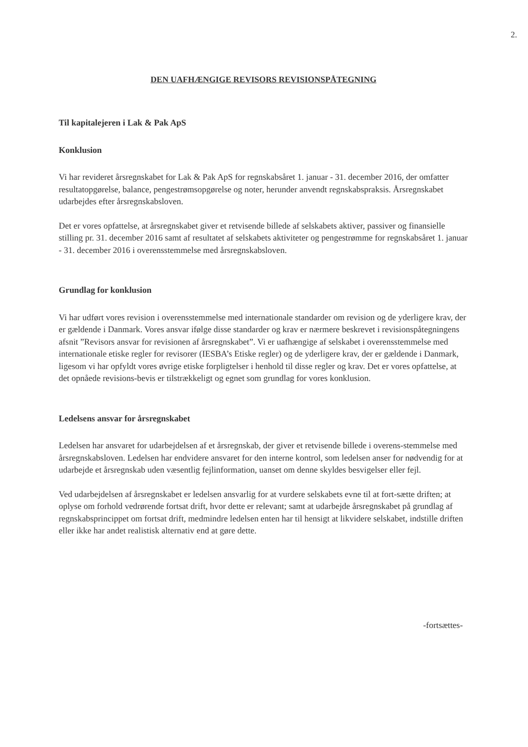2.
DEN UAFHÆNGIGE REVISORS REVISIONSPÅTEGNING
Til kapitalejeren i Lak & Pak ApS
Konklusion
Vi har revideret årsregnskabet for Lak & Pak ApS for regnskabsåret 1. januar - 31. december 2016, der omfatter resultatopgørelse, balance, pengestrømsopgørelse og noter, herunder anvendt regnskabspraksis. Årsregnskabet udarbejdes efter årsregnskabsloven.
Det er vores opfattelse, at årsregnskabet giver et retvisende billede af selskabets aktiver, passiver og finansielle stilling pr. 31. december 2016 samt af resultatet af selskabets aktiviteter og pengestrømme for regnskabsåret 1. januar - 31. december 2016 i overensstemmelse med årsregnskabsloven.
Grundlag for konklusion
Vi har udført vores revision i overensstemmelse med internationale standarder om revision og de yderligere krav, der er gældende i Danmark. Vores ansvar ifølge disse standarder og krav er nærmere beskrevet i revisionspåtegningens afsnit ”Revisors ansvar for revisionen af årsregnskabet”. Vi er uafhængige af selskabet i overensstemmelse med internationale etiske regler for revisorer (IESBA’s Etiske regler) og de yderligere krav, der er gældende i Danmark, ligesom vi har opfyldt vores øvrige etiske forpligtelser i henhold til disse regler og krav. Det er vores opfattelse, at det opnåede revisions-bevis er tilstrækkeligt og egnet som grundlag for vores konklusion.
Ledelsens ansvar for årsregnskabet
Ledelsen har ansvaret for udarbejdelsen af et årsregnskab, der giver et retvisende billede i overens-stemmelse med årsregnskabsloven. Ledelsen har endvidere ansvaret for den interne kontrol, som ledelsen anser for nødvendig for at udarbejde et årsregnskab uden væsentlig fejlinformation, uanset om denne skyldes besvigelser eller fejl.
Ved udarbejdelsen af årsregnskabet er ledelsen ansvarlig for at vurdere selskabets evne til at fort-sætte driften; at oplyse om forhold vedrørende fortsat drift, hvor dette er relevant; samt at udarbejde årsregnskabet på grundlag af regnskabsprincippet om fortsat drift, medmindre ledelsen enten har til hensigt at likvidere selskabet, indstille driften eller ikke har andet realistisk alternativ end at gøre dette.
-fortsættes-